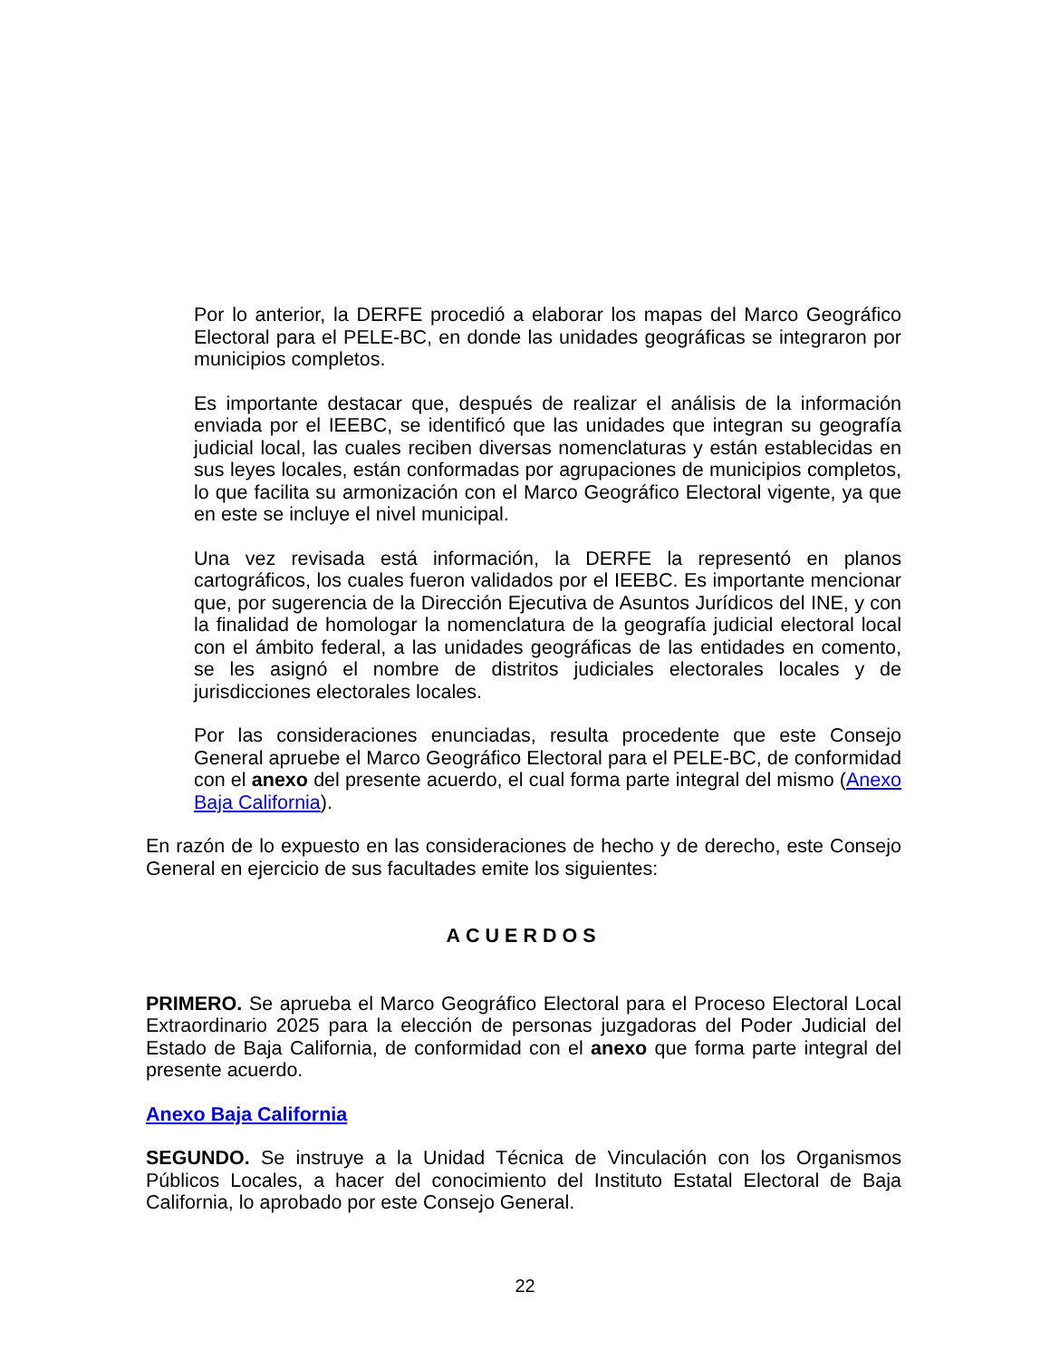Por lo anterior, la DERFE procedió a elaborar los mapas del Marco Geográfico Electoral para el PELE-BC, en donde las unidades geográficas se integraron por municipios completos.
Es importante destacar que, después de realizar el análisis de la información enviada por el IEEBC, se identificó que las unidades que integran su geografía judicial local, las cuales reciben diversas nomenclaturas y están establecidas en sus leyes locales, están conformadas por agrupaciones de municipios completos, lo que facilita su armonización con el Marco Geográfico Electoral vigente, ya que en este se incluye el nivel municipal.
Una vez revisada está información, la DERFE la representó en planos cartográficos, los cuales fueron validados por el IEEBC. Es importante mencionar que, por sugerencia de la Dirección Ejecutiva de Asuntos Jurídicos del INE, y con la finalidad de homologar la nomenclatura de la geografía judicial electoral local con el ámbito federal, a las unidades geográficas de las entidades en comento, se les asignó el nombre de distritos judiciales electorales locales y de jurisdicciones electorales locales.
Por las consideraciones enunciadas, resulta procedente que este Consejo General apruebe el Marco Geográfico Electoral para el PELE-BC, de conformidad con el anexo del presente acuerdo, el cual forma parte integral del mismo (Anexo Baja California).
En razón de lo expuesto en las consideraciones de hecho y de derecho, este Consejo General en ejercicio de sus facultades emite los siguientes:
ACUERDOS
PRIMERO. Se aprueba el Marco Geográfico Electoral para el Proceso Electoral Local Extraordinario 2025 para la elección de personas juzgadoras del Poder Judicial del Estado de Baja California, de conformidad con el anexo que forma parte integral del presente acuerdo.
Anexo Baja California
SEGUNDO. Se instruye a la Unidad Técnica de Vinculación con los Organismos Públicos Locales, a hacer del conocimiento del Instituto Estatal Electoral de Baja California, lo aprobado por este Consejo General.
22